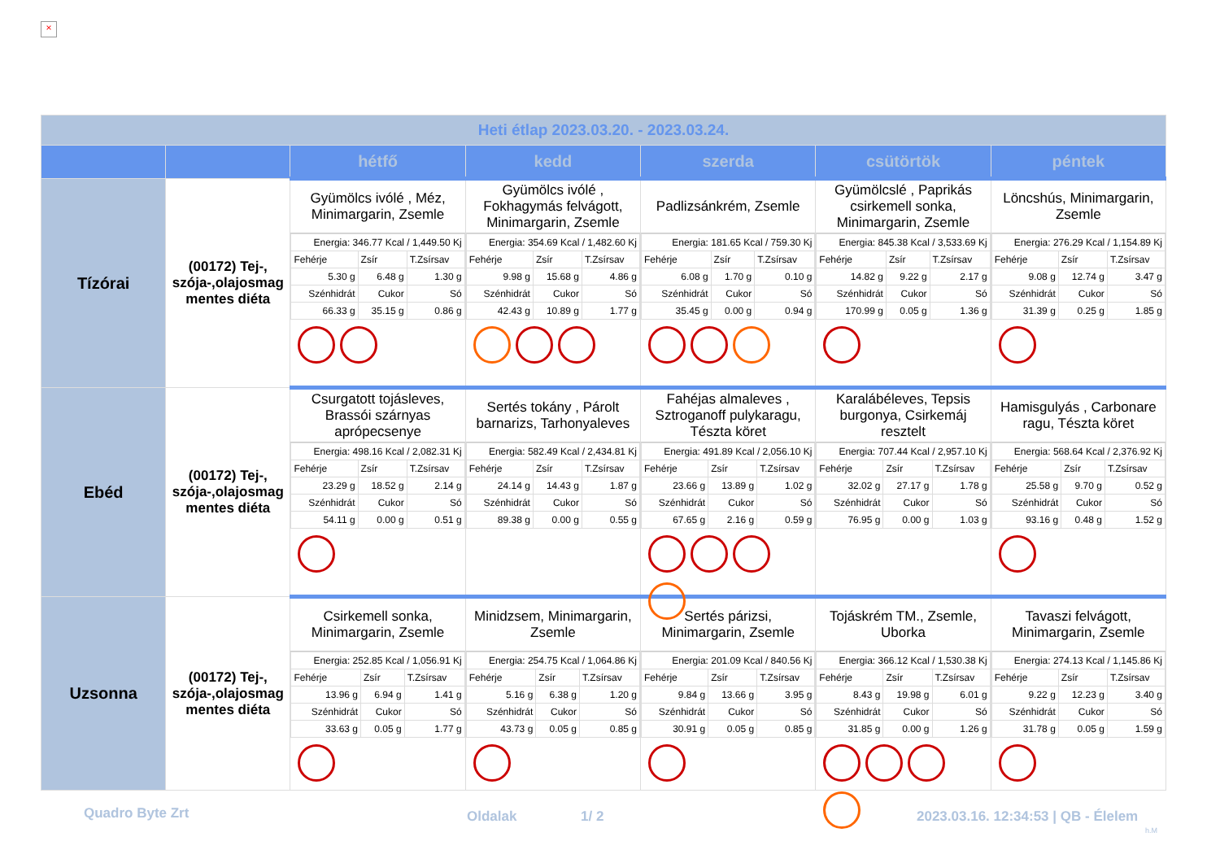×
| Heti étlap 2023.03.20. - 2023.03.24. | | | | | | |
| | | hétfő | kedd | szerda | csütörtök | péntek |
| Tízórai | (00172) Tej-, szója-,olajosmag mentes diéta | Gyümölcs ivólé , Méz, Minimargarin, Zsemle / Energia: 346.77 Kcal / 1,449.50 Kj / / / / Fehérje / Zsír / T.Zsírsav / / 5.30 g / 6.48 g / 1.30 g / / Szénhidrát / Cukor / Só / / 66.33 g / 35.15 g / 0.86 g / | Gyümölcs ivólé , Fokhagymás felvágott, Minimargarin, Zsemle / Energia: 354.69 Kcal / 1,482.60 Kj / / / / Fehérje / Zsír / T.Zsírsav / / 9.98 g / 15.68 g / 4.86 g / / Szénhidrát / Cukor / Só / / 42.43 g / 10.89 g / 1.77 g / | Padlizsánkrém, Zsemle / Energia: 181.65 Kcal / 759.30 Kj / / / / Fehérje / Zsír / T.Zsírsav / / 6.08 g / 1.70 g / 0.10 g / / Szénhidrát / Cukor / Só / / 35.45 g / 0.00 g / 0.94 g / | Gyümölcslé , Paprikás csirkemell sonka, Minimargarin, Zsemle / Energia: 845.38 Kcal / 3,533.69 Kj / / / / Fehérje / Zsír / T.Zsírsav / / 14.82 g / 9.22 g / 2.17 g / / Szénhidrát / Cukor / Só / / 170.99 g / 0.05 g / 1.36 g / | Löncshús, Minimargarin, Zsemle / Energia: 276.29 Kcal / 1,154.89 Kj / / / / Fehérje / Zsír / T.Zsírsav / / 9.08 g / 12.74 g / 3.47 g / / Szénhidrát / Cukor / Só / / 31.39 g / 0.25 g / 1.85 g / |
| Ebéd | (00172) Tej-, szója-,olajosmag mentes diéta | Csurgatott tojásleves, Brassói szárnyas aprópecsenye / Energia: 498.16 Kcal / 2,082.31 Kj / / / / Fehérje / Zsír / T.Zsírsav / / 23.29 g / 18.52 g / 2.14 g / / Szénhidrát / Cukor / Só / / 54.11 g / 0.00 g / 0.51 g / | Sertés tokány , Párolt barnarizs, Tarhonyaleves / Energia: 582.49 Kcal / 2,434.81 Kj / / / / Fehérje / Zsír / T.Zsírsav / / 24.14 g / 14.43 g / 1.87 g / / Szénhidrát / Cukor / Só / / 89.38 g / 0.00 g / 0.55 g / | Fahéjas almaleves , Sztroganoff pulykaragu, Tészta köret / Energia: 491.89 Kcal / 2,056.10 Kj / / / / Fehérje / Zsír / T.Zsírsav / / 23.66 g / 13.89 g / 1.02 g / / Szénhidrát / Cukor / Só / / 67.65 g / 2.16 g / 0.59 g / | Karalábéleves, Tepsis burgonya, Csirkemáj resztelt / Energia: 707.44 Kcal / 2,957.10 Kj / / / / Fehérje / Zsír / T.Zsírsav / / 32.02 g / 27.17 g / 1.78 g / / Szénhidrát / Cukor / Só / / 76.95 g / 0.00 g / 1.03 g / | Hamisgulyás , Carbonare ragu, Tészta köret / Energia: 568.64 Kcal / 2,376.92 Kj / / / / Fehérje / Zsír / T.Zsírsav / / 25.58 g / 9.70 g / 0.52 g / / Szénhidrát / Cukor / Só / / 93.16 g / 0.48 g / 1.52 g / |
| Uzsonna | (00172) Tej-, szója-,olajosmag mentes diéta | Csirkemell sonka, Minimargarin, Zsemle / Energia: 252.85 Kcal / 1,056.91 Kj / / / / Fehérje / Zsír / T.Zsírsav / / 13.96 g / 6.94 g / 1.41 g / / Szénhidrát / Cukor / Só / / 33.63 g / 0.05 g / 1.77 g / | Minidzsem, Minimargarin, Zsemle / Energia: 254.75 Kcal / 1,064.86 Kj / / / / Fehérje / Zsír / T.Zsírsav / / 5.16 g / 6.38 g / 1.20 g / / Szénhidrát / Cukor / Só / / 43.73 g / 0.05 g / 0.85 g / | Sertés párizsi, Minimargarin, Zsemle / Energia: 201.09 Kcal / 840.56 Kj / / / / Fehérje / Zsír / T.Zsírsav / / 9.84 g / 13.66 g / 3.95 g / / Szénhidrát / Cukor / Só / / 30.91 g / 0.05 g / 0.85 g / | Tojáskrém TM., Zsemle, Uborka / Energia: 366.12 Kcal / 1,530.38 Kj / / / / Fehérje / Zsír / T.Zsírsav / / 8.43 g / 19.98 g / 6.01 g / / Szénhidrát / Cukor / Só / / 31.85 g / 0.00 g / 1.26 g / | Tavaszi felvágott, Minimargarin, Zsemle / Energia: 274.13 Kcal / 1,145.86 Kj / / / / Fehérje / Zsír / T.Zsírsav / / 9.22 g / 12.23 g / 3.40 g / / Szénhidrát / Cukor / Só / / 31.78 g / 0.05 g / 1.59 g / |
Quadro Byte Zrt Oldalak 1/ 2
2023.03.16. 12:34:53 | QB - Élelem
h.M